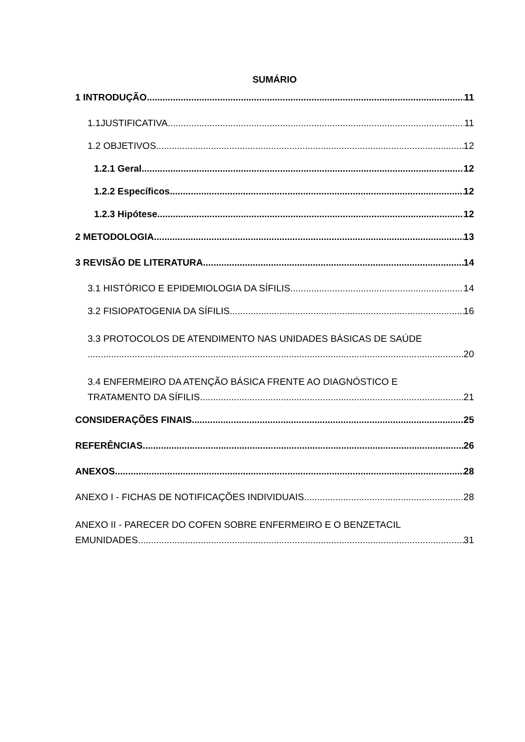SUMÁRIO
1 INTRODUÇÃO 11
1.1JUSTIFICATIVA 11
1.2 OBJETIVOS 12
1.2.1 Geral 12
1.2.2 Específicos 12
1.2.3 Hipótese 12
2 METODOLOGIA 13
3 REVISÃO DE LITERATURA 14
3.1 HISTÓRICO E EPIDEMIOLOGIA DA SÍFILIS 14
3.2 FISIOPATOGENIA DA SÍFILIS 16
3.3 PROTOCOLOS DE ATENDIMENTO NAS UNIDADES BÁSICAS DE SAÚDE
20
3.4 ENFERMEIRO DA ATENÇÃO BÁSICA FRENTE AO DIAGNÓSTICO E
TRATAMENTO DA SÍFILIS 21
CONSIDERAÇÕES FINAIS 25
REFERÊNCIAS 26
ANEXOS 28
ANEXO I - FICHAS DE NOTIFICAÇÕES INDIVIDUAIS 28
ANEXO II - PARECER DO COFEN SOBRE ENFERMEIRO E O BENZETACIL
EMUNIDADES 31